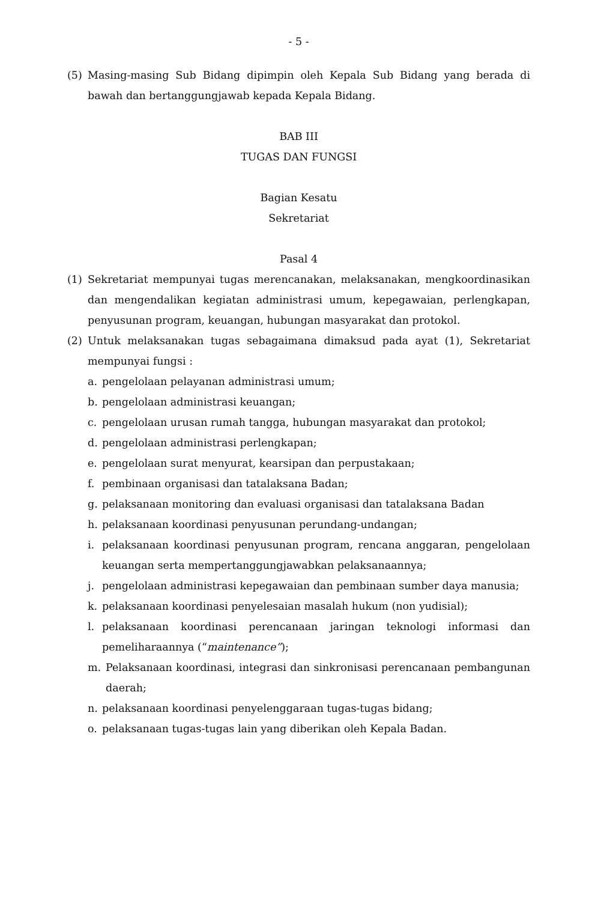- 5 -
(5) Masing-masing Sub Bidang dipimpin oleh Kepala Sub Bidang yang berada di bawah dan bertanggungjawab kepada Kepala Bidang.
BAB III
TUGAS DAN FUNGSI
Bagian Kesatu
Sekretariat
Pasal 4
(1) Sekretariat mempunyai tugas merencanakan, melaksanakan, mengkoordinasikan dan mengendalikan kegiatan administrasi umum, kepegawaian, perlengkapan, penyusunan program, keuangan, hubungan masyarakat dan protokol.
(2) Untuk melaksanakan tugas sebagaimana dimaksud pada ayat (1), Sekretariat mempunyai fungsi :
a. pengelolaan pelayanan administrasi umum;
b. pengelolaan administrasi keuangan;
c. pengelolaan urusan rumah tangga, hubungan masyarakat dan protokol;
d. pengelolaan administrasi perlengkapan;
e. pengelolaan surat menyurat, kearsipan dan perpustakaan;
f. pembinaan organisasi dan tatalaksana Badan;
g. pelaksanaan monitoring dan evaluasi organisasi dan tatalaksana Badan
h. pelaksanaan koordinasi penyusunan perundang-undangan;
i. pelaksanaan koordinasi penyusunan program, rencana anggaran, pengelolaan keuangan serta mempertanggungjawabkan pelaksanaannya;
j. pengelolaan administrasi kepegawaian dan pembinaan sumber daya manusia;
k. pelaksanaan koordinasi penyelesaian masalah hukum (non yudisial);
l. pelaksanaan koordinasi perencanaan jaringan teknologi informasi dan pemeliharaannya (“maintenance”);
m. Pelaksanaan koordinasi, integrasi dan sinkronisasi perencanaan pembangunan daerah;
n. pelaksanaan koordinasi penyelenggaraan tugas-tugas bidang;
o. pelaksanaan tugas-tugas lain yang diberikan oleh Kepala Badan.